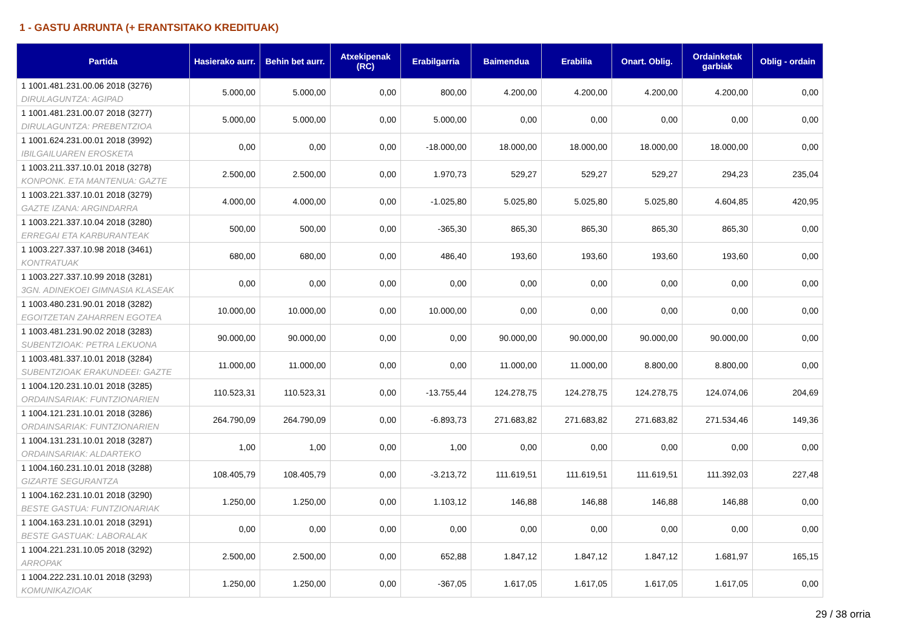1 - GASTU ARRUNTA (+ ERANTSITAKO KREDITUAK)
| Partida | Hasierako aurr. | Behin bet aurr. | Atxekipenak (RC) | Erabilgarria | Baimendua | Erabilia | Onart. Oblig. | Ordainketak garbiak | Oblig - ordain |
| --- | --- | --- | --- | --- | --- | --- | --- | --- | --- |
| 1 1001.481.231.00.06 2018 (3276) DIRULAGUNTZA: AGIPAD | 5.000,00 | 5.000,00 | 0,00 | 800,00 | 4.200,00 | 4.200,00 | 4.200,00 | 4.200,00 | 0,00 |
| 1 1001.481.231.00.07 2018 (3277) DIRULAGUNTZA: PREBENTZIOA | 5.000,00 | 5.000,00 | 0,00 | 5.000,00 | 0,00 | 0,00 | 0,00 | 0,00 | 0,00 |
| 1 1001.624.231.00.01 2018 (3992) IBILGAILUAREN EROSKETA | 0,00 | 0,00 | 0,00 | -18.000,00 | 18.000,00 | 18.000,00 | 18.000,00 | 18.000,00 | 0,00 |
| 1 1003.211.337.10.01 2018 (3278) KONPONK. ETA MANTENUA: GAZTE | 2.500,00 | 2.500,00 | 0,00 | 1.970,73 | 529,27 | 529,27 | 529,27 | 294,23 | 235,04 |
| 1 1003.221.337.10.01 2018 (3279) GAZTE IZANA: ARGINDARRA | 4.000,00 | 4.000,00 | 0,00 | -1.025,80 | 5.025,80 | 5.025,80 | 5.025,80 | 4.604,85 | 420,95 |
| 1 1003.221.337.10.04 2018 (3280) ERREGAI ETA KARBURANTEAK | 500,00 | 500,00 | 0,00 | -365,30 | 865,30 | 865,30 | 865,30 | 865,30 | 0,00 |
| 1 1003.227.337.10.98 2018 (3461) KONTRATUAK | 680,00 | 680,00 | 0,00 | 486,40 | 193,60 | 193,60 | 193,60 | 193,60 | 0,00 |
| 1 1003.227.337.10.99 2018 (3281) 3GN. ADINEKOEI GIMNASIA KLASEAK | 0,00 | 0,00 | 0,00 | 0,00 | 0,00 | 0,00 | 0,00 | 0,00 | 0,00 |
| 1 1003.480.231.90.01 2018 (3282) EGOITZETAN ZAHARREN EGOTEA | 10.000,00 | 10.000,00 | 0,00 | 10.000,00 | 0,00 | 0,00 | 0,00 | 0,00 | 0,00 |
| 1 1003.481.231.90.02 2018 (3283) SUBENTZIOAK: PETRA LEKUONA | 90.000,00 | 90.000,00 | 0,00 | 0,00 | 90.000,00 | 90.000,00 | 90.000,00 | 90.000,00 | 0,00 |
| 1 1003.481.337.10.01 2018 (3284) SUBENTZIOAK ERAKUNDEEI: GAZTE | 11.000,00 | 11.000,00 | 0,00 | 0,00 | 11.000,00 | 11.000,00 | 8.800,00 | 8.800,00 | 0,00 |
| 1 1004.120.231.10.01 2018 (3285) ORDAINSARIAK: FUNTZIONARIEN | 110.523,31 | 110.523,31 | 0,00 | -13.755,44 | 124.278,75 | 124.278,75 | 124.278,75 | 124.074,06 | 204,69 |
| 1 1004.121.231.10.01 2018 (3286) ORDAINSARIAK: FUNTZIONARIEN | 264.790,09 | 264.790,09 | 0,00 | -6.893,73 | 271.683,82 | 271.683,82 | 271.683,82 | 271.534,46 | 149,36 |
| 1 1004.131.231.10.01 2018 (3287) ORDAINSARIAK: ALDARTEKO | 1,00 | 1,00 | 0,00 | 1,00 | 0,00 | 0,00 | 0,00 | 0,00 | 0,00 |
| 1 1004.160.231.10.01 2018 (3288) GIZARTE SEGURANTZA | 108.405,79 | 108.405,79 | 0,00 | -3.213,72 | 111.619,51 | 111.619,51 | 111.619,51 | 111.392,03 | 227,48 |
| 1 1004.162.231.10.01 2018 (3290) BESTE GASTUA: FUNTZIONARIAK | 1.250,00 | 1.250,00 | 0,00 | 1.103,12 | 146,88 | 146,88 | 146,88 | 146,88 | 0,00 |
| 1 1004.163.231.10.01 2018 (3291) BESTE GASTUAK: LABORALAK | 0,00 | 0,00 | 0,00 | 0,00 | 0,00 | 0,00 | 0,00 | 0,00 | 0,00 |
| 1 1004.221.231.10.05 2018 (3292) ARROPAK | 2.500,00 | 2.500,00 | 0,00 | 652,88 | 1.847,12 | 1.847,12 | 1.847,12 | 1.681,97 | 165,15 |
| 1 1004.222.231.10.01 2018 (3293) KOMUNIKAZIOAK | 1.250,00 | 1.250,00 | 0,00 | -367,05 | 1.617,05 | 1.617,05 | 1.617,05 | 1.617,05 | 0,00 |
29 / 38 orria